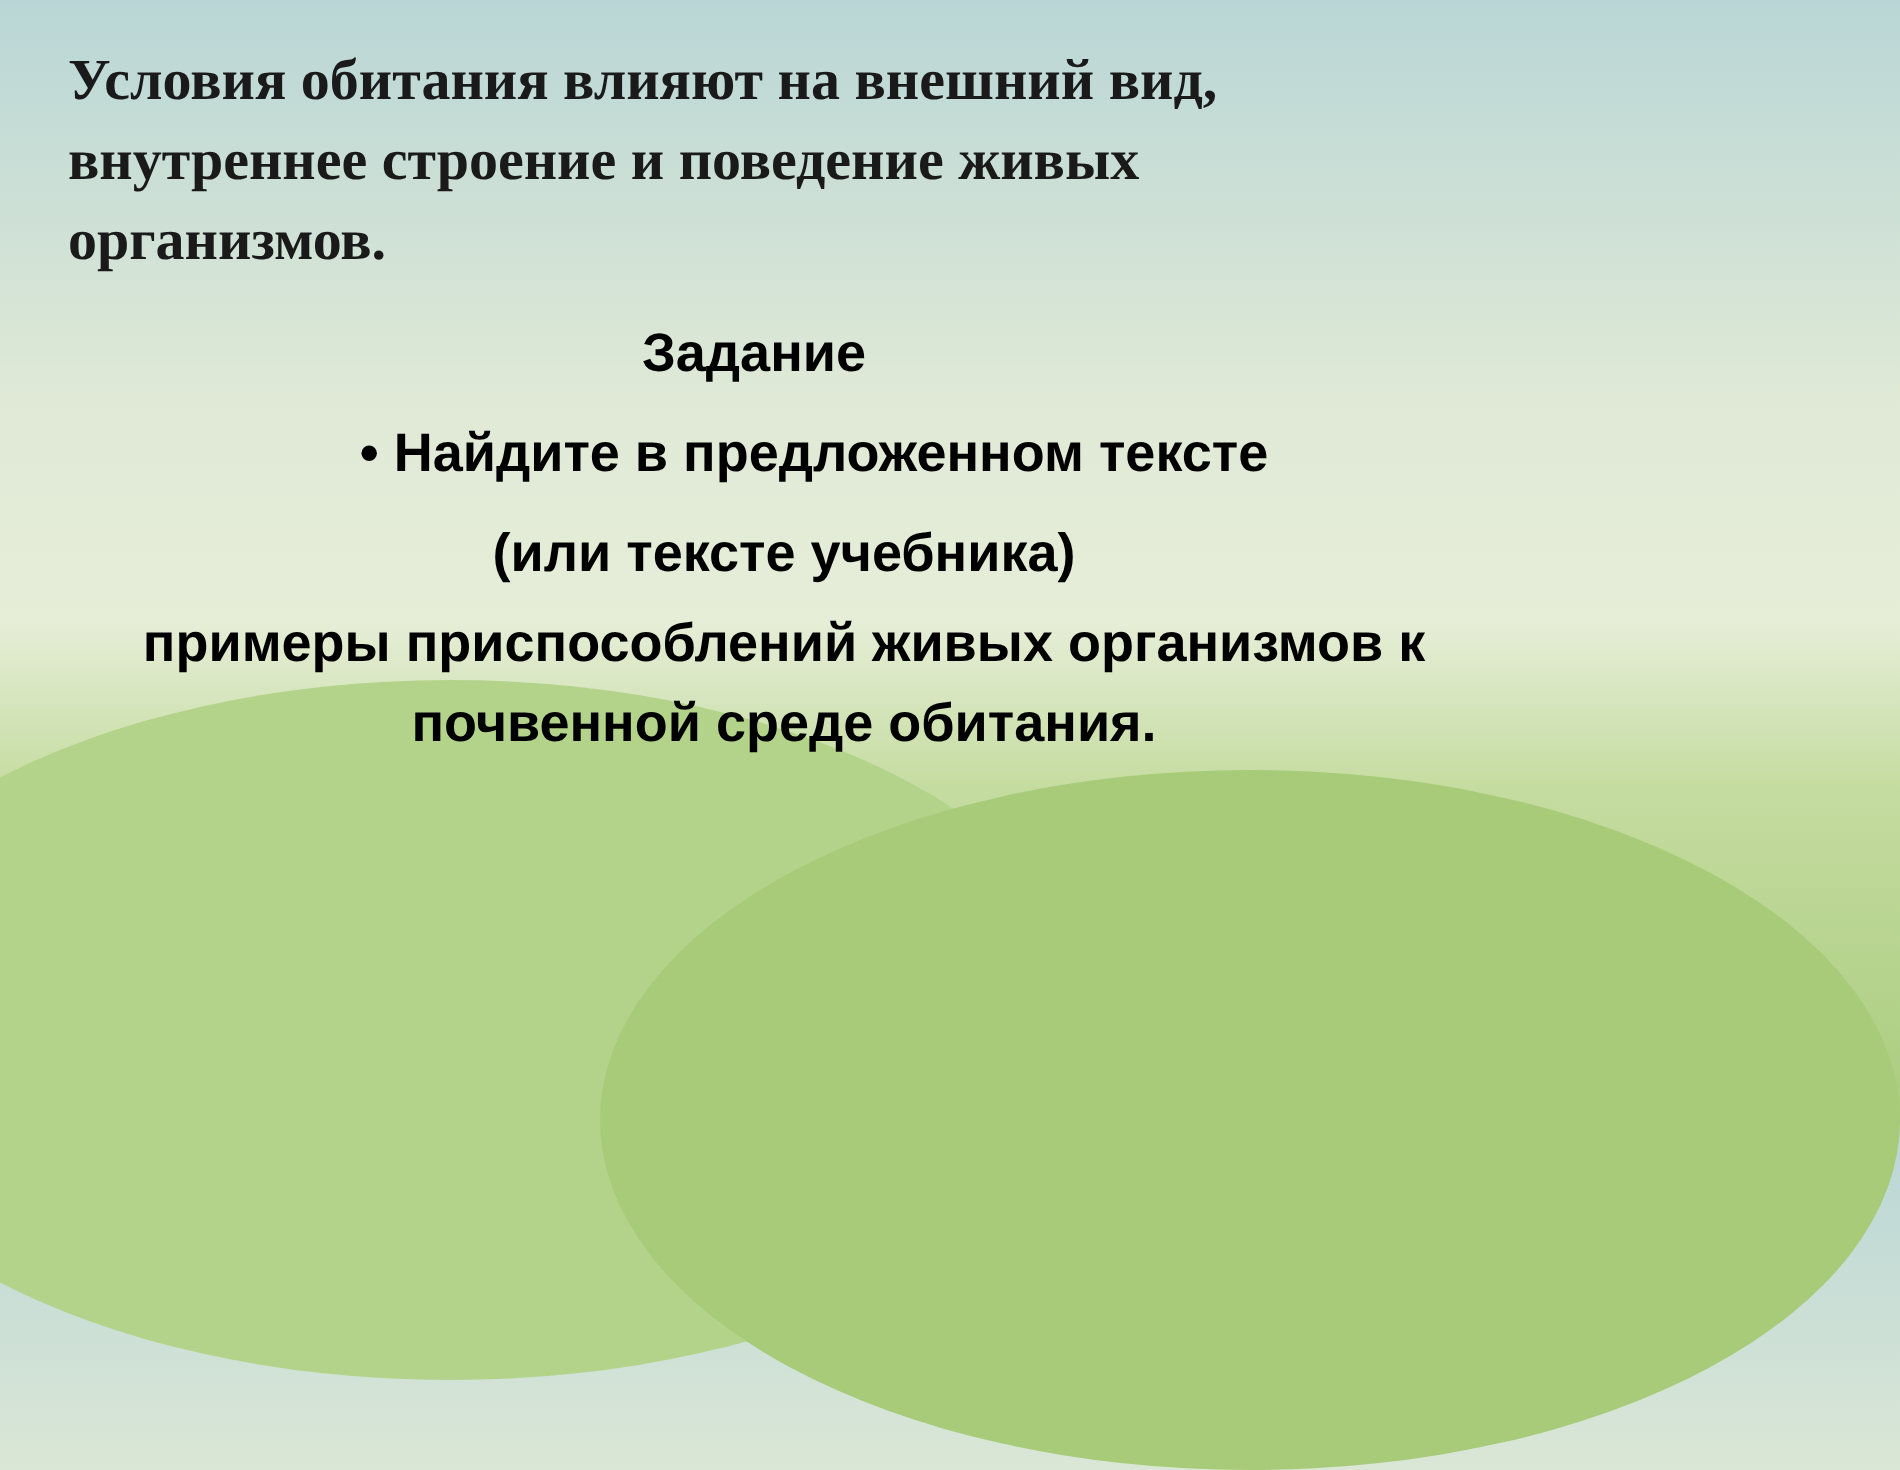Условия обитания влияют на внешний вид, внутреннее строение и поведение живых организмов.
Задание
• Найдите в предложенном тексте
(или тексте учебника)
примеры приспособлений живых организмов к почвенной среде обитания.